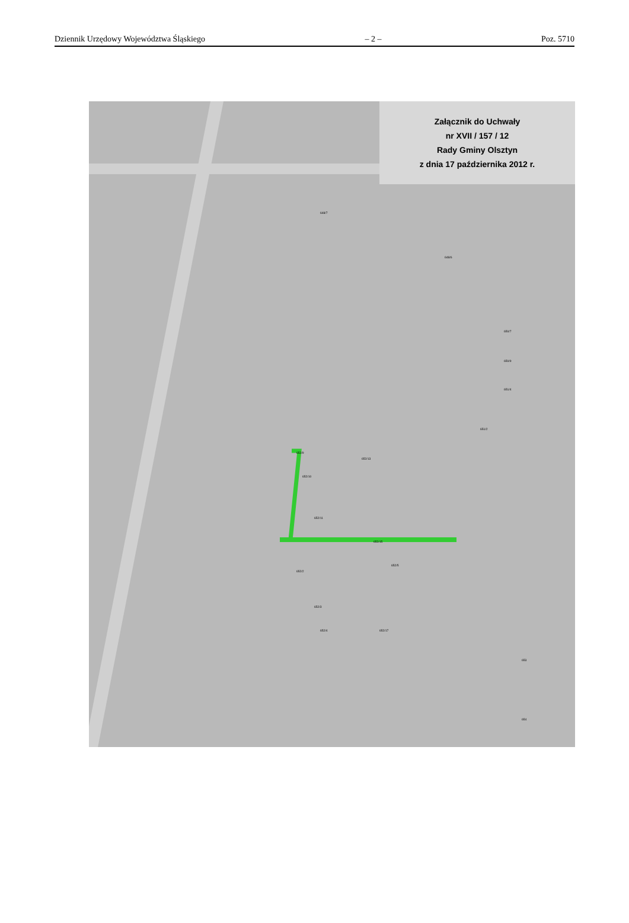Dziennik Urzędowy Województwa Śląskiego – 2 – Poz. 5710
Załącznik do Uchwały
nr XVII / 157 / 12
Rady Gminy Olsztyn
z dnia 17 października 2012 r.
648/7
648/6
650/7
650/9
651/4
651/2
652/9
652/13
652/10
652/11
652/15
652/5
652/2
652/3
652/4 652/17
653
654